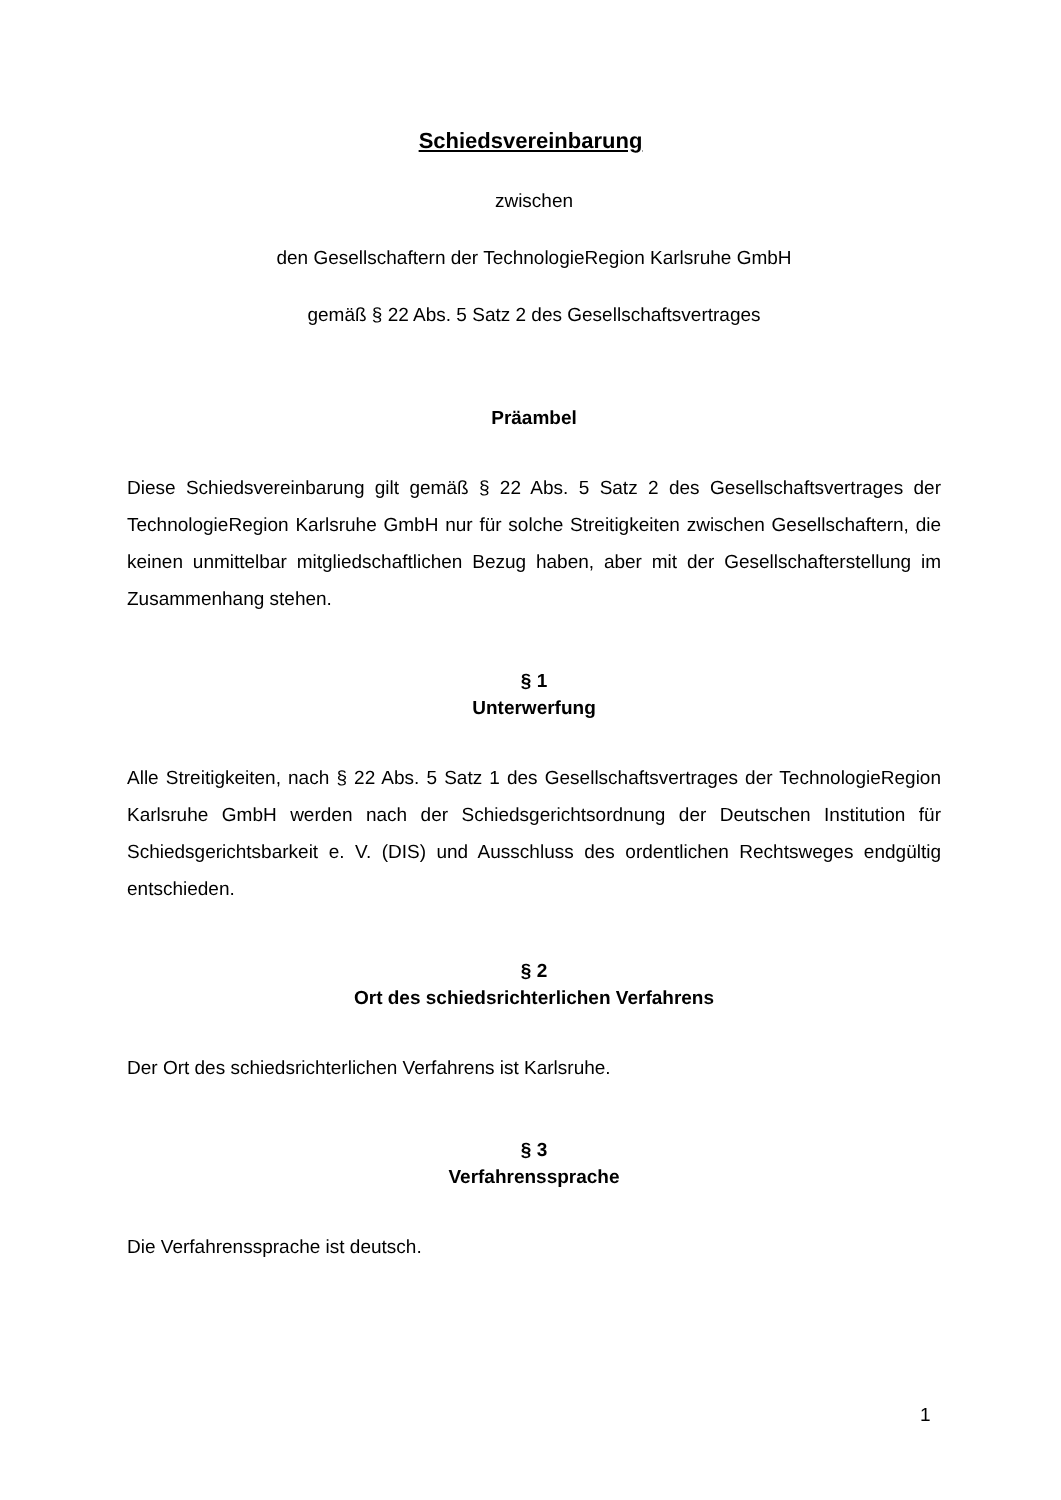Schiedsvereinbarung
zwischen
den Gesellschaftern der TechnologieRegion Karlsruhe GmbH
gemäß § 22 Abs. 5 Satz 2 des Gesellschaftsvertrages
Präambel
Diese Schiedsvereinbarung gilt gemäß § 22 Abs. 5 Satz 2 des Gesellschaftsvertrages der TechnologieRegion Karlsruhe GmbH nur für solche Streitigkeiten zwischen Gesellschaftern, die keinen unmittelbar mitgliedschaftlichen Bezug haben, aber mit der Gesellschafterstellung im Zusammenhang stehen.
§ 1
Unterwerfung
Alle Streitigkeiten, nach § 22 Abs. 5 Satz 1 des Gesellschaftsvertrages der TechnologieRegion Karlsruhe GmbH werden nach der Schiedsgerichtsordnung der Deutschen Institution für Schiedsgerichtsbarkeit e. V. (DIS) und Ausschluss des ordentlichen Rechtsweges endgültig entschieden.
§ 2
Ort des schiedsrichterlichen Verfahrens
Der Ort des schiedsrichterlichen Verfahrens ist Karlsruhe.
§ 3
Verfahrenssprache
Die Verfahrenssprache ist deutsch.
1